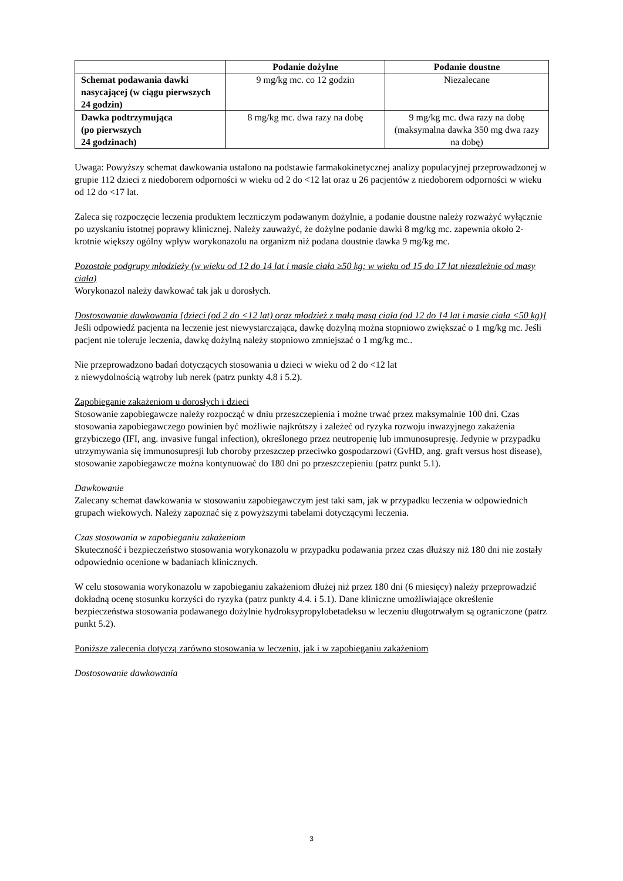| | Podanie dożylne | Podanie doustne |
| --- | --- | --- |
| Schemat podawania dawki nasycającej (w ciągu pierwszych 24 godzin) | 9 mg/kg mc. co 12 godzin | Niezalecane |
| Dawka podtrzymująca (po pierwszych 24 godzinach) | 8 mg/kg mc. dwa razy na dobę | 9 mg/kg mc. dwa razy na dobę (maksymalna dawka 350 mg dwa razy na dobę) |
Uwaga: Powyższy schemat dawkowania ustalono na podstawie farmakokinetycznej analizy populacyjnej przeprowadzonej w grupie 112 dzieci z niedoborem odporności w wieku od 2 do <12 lat oraz u 26 pacjentów z niedoborem odporności w wieku od 12 do <17 lat.
Zaleca się rozpoczęcie leczenia produktem leczniczym podawanym dożylnie, a podanie doustne należy rozważyć wyłącznie po uzyskaniu istotnej poprawy klinicznej. Należy zauważyć, że dożylne podanie dawki 8 mg/kg mc. zapewnia około 2-krotnie większy ogólny wpływ worykonazolu na organizm niż podana doustnie dawka 9 mg/kg mc.
Pozostałe podgrupy młodzieży (w wieku od 12 do 14 lat i masie ciała ≥50 kg; w wieku od 15 do 17 lat niezależnie od masy ciała)
Worykonazol należy dawkować tak jak u dorosłych.
Dostosowanie dawkowania [dzieci (od 2 do <12 lat) oraz młodzież z małą masą ciała (od 12 do 14 lat i masie ciała <50 kg)]
Jeśli odpowiedź pacjenta na leczenie jest niewystarczająca, dawkę dożylną można stopniowo zwiększać o 1 mg/kg mc. Jeśli pacjent nie toleruje leczenia, dawkę dożylną należy stopniowo zmniejszać o 1 mg/kg mc..
Nie przeprowadzono badań dotyczących stosowania u dzieci w wieku od 2 do <12 lat
z niewydolnością wątroby lub nerek (patrz punkty 4.8 i 5.2).
Zapobieganie zakażeniom u dorosłych i dzieci
Stosowanie zapobiegawcze należy rozpocząć w dniu przeszczepienia i możne trwać przez maksymalnie 100 dni. Czas stosowania zapobiegawczego powinien być możliwie najkrótszy i zależeć od ryzyka rozwoju inwazyjnego zakażenia grzybiczego (IFI, ang. invasive fungal infection), określonego przez neutropenię lub immunosupresję. Jedynie w przypadku utrzymywania się immunosupresji lub choroby przeszczep przeciwko gospodarzowi (GvHD, ang. graft versus host disease), stosowanie zapobiegawcze można kontynuować do 180 dni po przeszczepieniu (patrz punkt 5.1).
Dawkowanie
Zalecany schemat dawkowania w stosowaniu zapobiegawczym jest taki sam, jak w przypadku leczenia w odpowiednich grupach wiekowych. Należy zapoznać się z powyższymi tabelami dotyczącymi leczenia.
Czas stosowania w zapobieganiu zakażeniom
Skuteczność i bezpieczeństwo stosowania worykonazolu w przypadku podawania przez czas dłuższy niż 180 dni nie zostały odpowiednio ocenione w badaniach klinicznych.
W celu stosowania worykonazolu w zapobieganiu zakażeniom dłużej niż przez 180 dni (6 miesięcy) należy przeprowadzić dokładną ocenę stosunku korzyści do ryzyka (patrz punkty 4.4. i 5.1). Dane kliniczne umożliwiające określenie bezpieczeństwa stosowania podawanego dożylnie hydroksypropylobetadeksu w leczeniu długotrwałym są ograniczone (patrz punkt 5.2).
Poniższe zalecenia dotyczą zarówno stosowania w leczeniu, jak i w zapobieganiu zakażeniom
Dostosowanie dawkowania
3